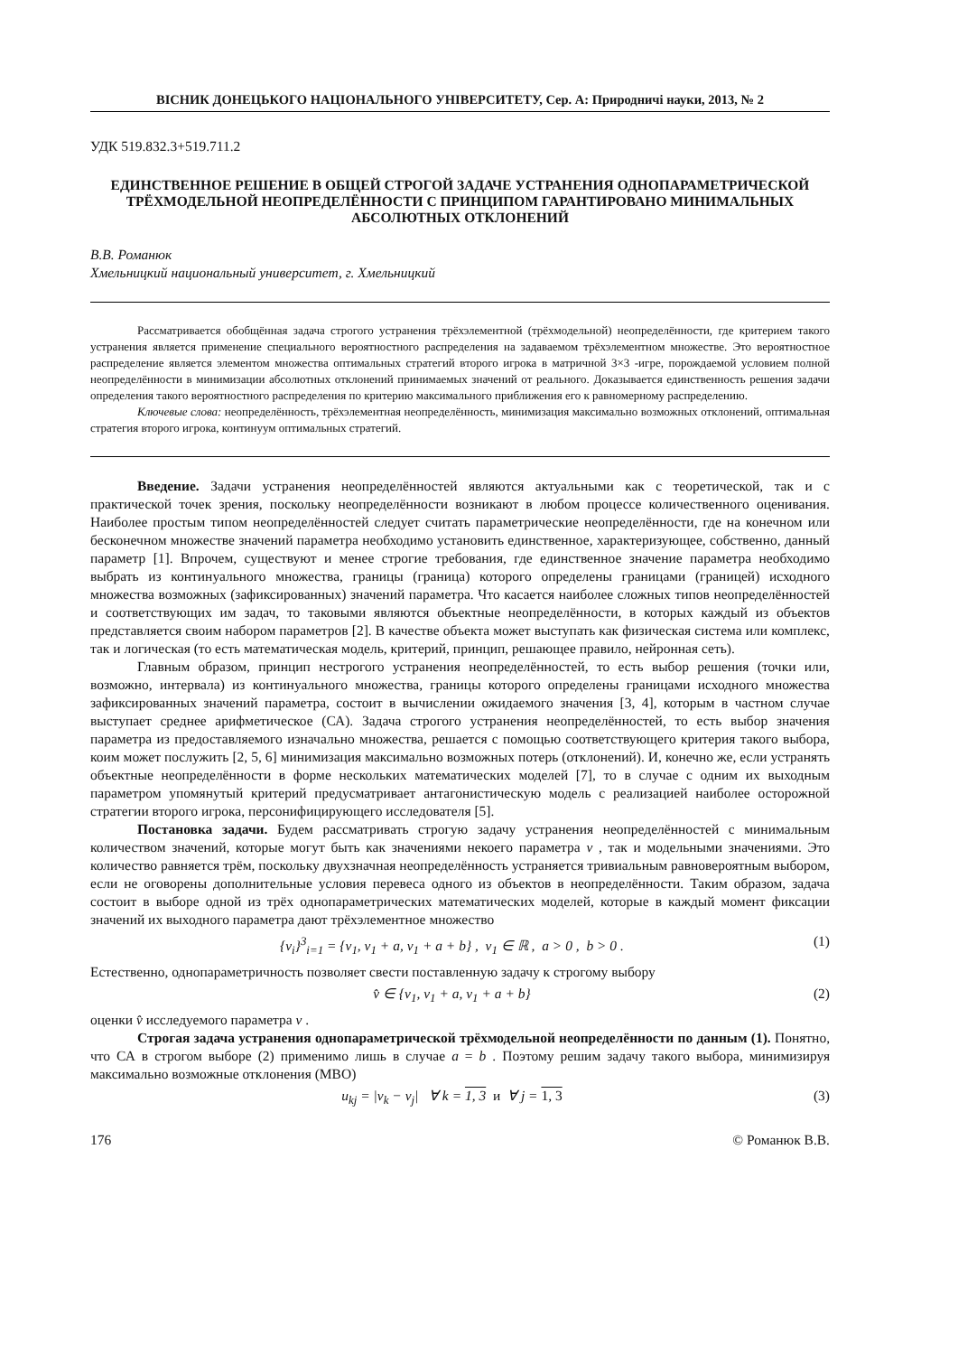ВІСНИК ДОНЕЦЬКОГО НАЦІОНАЛЬНОГО УНІВЕРСИТЕТУ, Сер. А: Природничі науки, 2013, № 2
УДК 519.832.3+519.711.2
ЕДИНСТВЕННОЕ РЕШЕНИЕ В ОБЩЕЙ СТРОГОЙ ЗАДАЧЕ УСТРАНЕНИЯ ОДНОПАРАМЕТРИЧЕСКОЙ ТРЁХМОДЕЛЬНОЙ НЕОПРЕДЕЛЁННОСТИ С ПРИНЦИПОМ ГАРАНТИРОВАНО МИНИМАЛЬНЫХ АБСОЛЮТНЫХ ОТКЛОНЕНИЙ
В.В. Романюк
Хмельницкий национальный университет, г. Хмельницкий
Рассматривается обобщённая задача строгого устранения трёхэлементной (трёхмодельной) неопределённости, где критерием такого устранения является применение специального вероятностного распределения на задаваемом трёхэлементном множестве. Это вероятностное распределение является элементом множества оптимальных стратегий второго игрока в матричной 3×3 -игре, порождаемой условием полной неопределённости в минимизации абсолютных отклонений принимаемых значений от реального. Доказывается единственность решения задачи определения такого вероятностного распределения по критерию максимального приближения его к равномерному распределению.
Ключевые слова: неопределённость, трёхэлементная неопределённость, минимизация максимально возможных отклонений, оптимальная стратегия второго игрока, континуум оптимальных стратегий.
Введение. Задачи устранения неопределённостей являются актуальными как с теоретической, так и с практической точек зрения, поскольку неопределённости возникают в любом процессе количественного оценивания. Наиболее простым типом неопределённостей следует считать параметрические неопределённости, где на конечном или бесконечном множестве значений параметра необходимо установить единственное, характеризующее, собственно, данный параметр [1]. Впрочем, существуют и менее строгие требования, где единственное значение параметра необходимо выбрать из континуального множества, границы (граница) которого определены границами (границей) исходного множества возможных (зафиксированных) значений параметра. Что касается наиболее сложных типов неопределённостей и соответствующих им задач, то таковыми являются объектные неопределённости, в которых каждый из объектов представляется своим набором параметров [2]. В качестве объекта может выступать как физическая система или комплекс, так и логическая (то есть математическая модель, критерий, принцип, решающее правило, нейронная сеть).
Главным образом, принцип нестрогого устранения неопределённостей, то есть выбор решения (точки или, возможно, интервала) из континуального множества, границы которого определены границами исходного множества зафиксированных значений параметра, состоит в вычислении ожидаемого значения [3, 4], которым в частном случае выступает среднее арифметическое (СА). Задача строгого устранения неопределённостей, то есть выбор значения параметра из предоставляемого изначально множества, решается с помощью соответствующего критерия такого выбора, коим может послужить [2, 5, 6] минимизация максимально возможных потерь (отклонений). И, конечно же, если устранять объектные неопределённости в форме нескольких математических моделей [7], то в случае с одним их выходным параметром упомянутый критерий предусматривает антагонистическую модель с реализацией наиболее осторожной стратегии второго игрока, персонифицирующего исследователя [5].
Постановка задачи. Будем рассматривать строгую задачу устранения неопределённостей с минимальным количеством значений, которые могут быть как значениями некоего параметра v , так и модельными значениями. Это количество равняется трём, поскольку двухзначная неопределённость устраняется тривиальным равновероятным выбором, если не оговорены дополнительные условия перевеса одного из объектов в неопределённости. Таким образом, задача состоит в выборе одной из трёх однопараметрических математических моделей, которые в каждый момент фиксации значений их выходного параметра дают трёхэлементное множество
{v<sub>i</sub>}<sup>3</sup><sub>i=1</sub> = {v<sub>1</sub>, v<sub>1</sub> + a, v<sub>1</sub> + a + b} , v<sub>1</sub> ∈ ℝ , a > 0 , b > 0 . (1)
Естественно, однопараметричность позволяет свести поставленную задачу к строгому выбору
v̂ ∈ {v<sub>1</sub>, v<sub>1</sub> + a, v<sub>1</sub> + a + b} (2)
оценки v̂ исследуемого параметра v .
Строгая задача устранения однопараметрической трёхмодельной неопределённости по данным (1). Понятно, что СА в строгом выборе (2) применимо лишь в случае a = b . Поэтому решим задачу такого выбора, минимизируя максимально возможные отклонения (МВО)
u<sub>kj</sub> = |v<sub>k</sub> − v<sub>j</sub>| ∀ k = 1, 3 и ∀ j = 1, 3 (3)
176 © Романюк В.В.